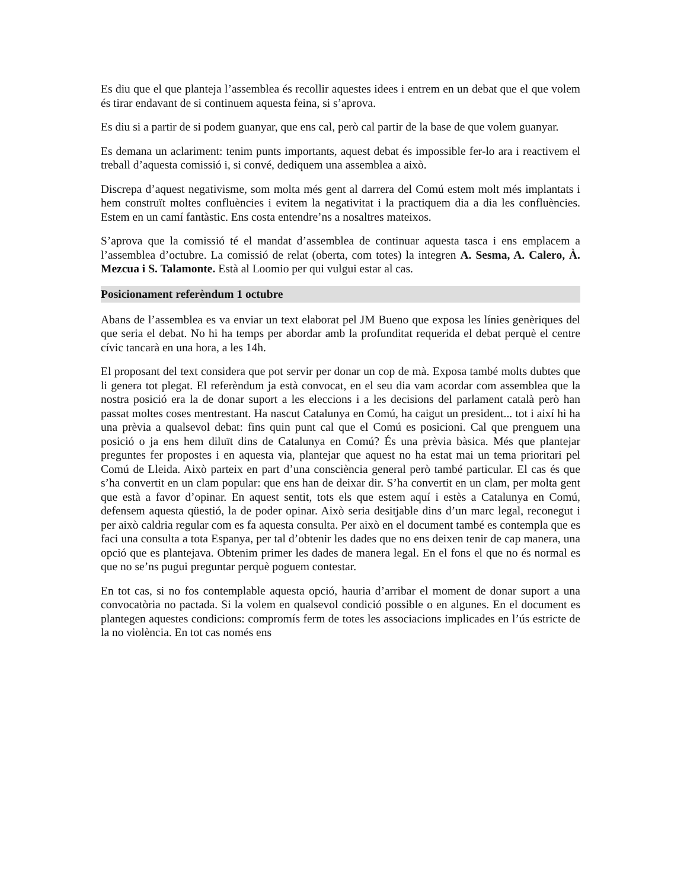Es diu que el que planteja l’assemblea és recollir aquestes idees i entrem en un debat que el que volem és tirar endavant de si continuem aquesta feina, si s’aprova.
Es diu si a partir de si podem guanyar, que ens cal, però cal partir de la base de que volem guanyar.
Es demana un aclariment: tenim punts importants, aquest debat és impossible fer-lo ara i reactivem el treball d’aquesta comissió i, si convé, dediquem una assemblea a això.
Discrepa d’aquest negativisme, som molta més gent al darrera del Comú estem molt més implantats i hem construït moltes confluències i evitem la negativitat i la practiquem dia a dia les confluències. Estem en un camí fantàstic. Ens costa entendre’ns a nosaltres mateixos.
S’aprova que la comissió té el mandat d’assemblea de continuar aquesta tasca i ens emplacem a l’assemblea d’octubre. La comissió de relat (oberta, com totes) la integren A. Sesma, A. Calero, À. Mezcua i S. Talamonte. Està al Loomio per qui vulgui estar al cas.
Posicionament referèndum 1 octubre
Abans de l’assemblea es va enviar un text elaborat pel JM Bueno que exposa les línies genèriques del que seria el debat. No hi ha temps per abordar amb la profunditat requerida el debat perquè el centre cívic tancarà en una hora, a les 14h.
El proposant del text considera que pot servir per donar un cop de mà. Exposa també molts dubtes que li genera tot plegat. El referèndum ja està convocat, en el seu dia vam acordar com assemblea que la nostra posició era la de donar suport a les eleccions i a les decisions del parlament català però han passat moltes coses mentrestant. Ha nascut Catalunya en Comú, ha caigut un president... tot i així hi ha una prèvia a qualsevol debat: fins quin punt cal que el Comú es posicioni. Cal que prenguem una posició o ja ens hem diluït dins de Catalunya en Comú? És una prèvia bàsica. Més que plantejar preguntes fer propostes i en aquesta via, plantejar que aquest no ha estat mai un tema prioritari pel Comú de Lleida. Això parteix en part d’una consciència general però també particular. El cas és que s’ha convertit en un clam popular: que ens han de deixar dir. S’ha convertit en un clam, per molta gent que està a favor d’opinar. En aquest sentit, tots els que estem aquí i estès a Catalunya en Comú, defensem aquesta qüestió, la de poder opinar. Això seria desitjable dins d’un marc legal, reconegut i per això caldria regular com es fa aquesta consulta. Per això en el document també es contempla que es faci una consulta a tota Espanya, per tal d’obtenir les dades que no ens deixen tenir de cap manera, una opció que es plantejava. Obtenim primer les dades de manera legal. En el fons el que no és normal es que no se’ns pugui preguntar perquè poguem contestar.
En tot cas, si no fos contemplable aquesta opció, hauria d’arribar el moment de donar suport a una convocatòria no pactada. Si la volem en qualsevol condició possible o en algunes. En el document es plantegen aquestes condicions: compromís ferm de totes les associacions implicades en l’ús estricte de la no violència. En tot cas només ens